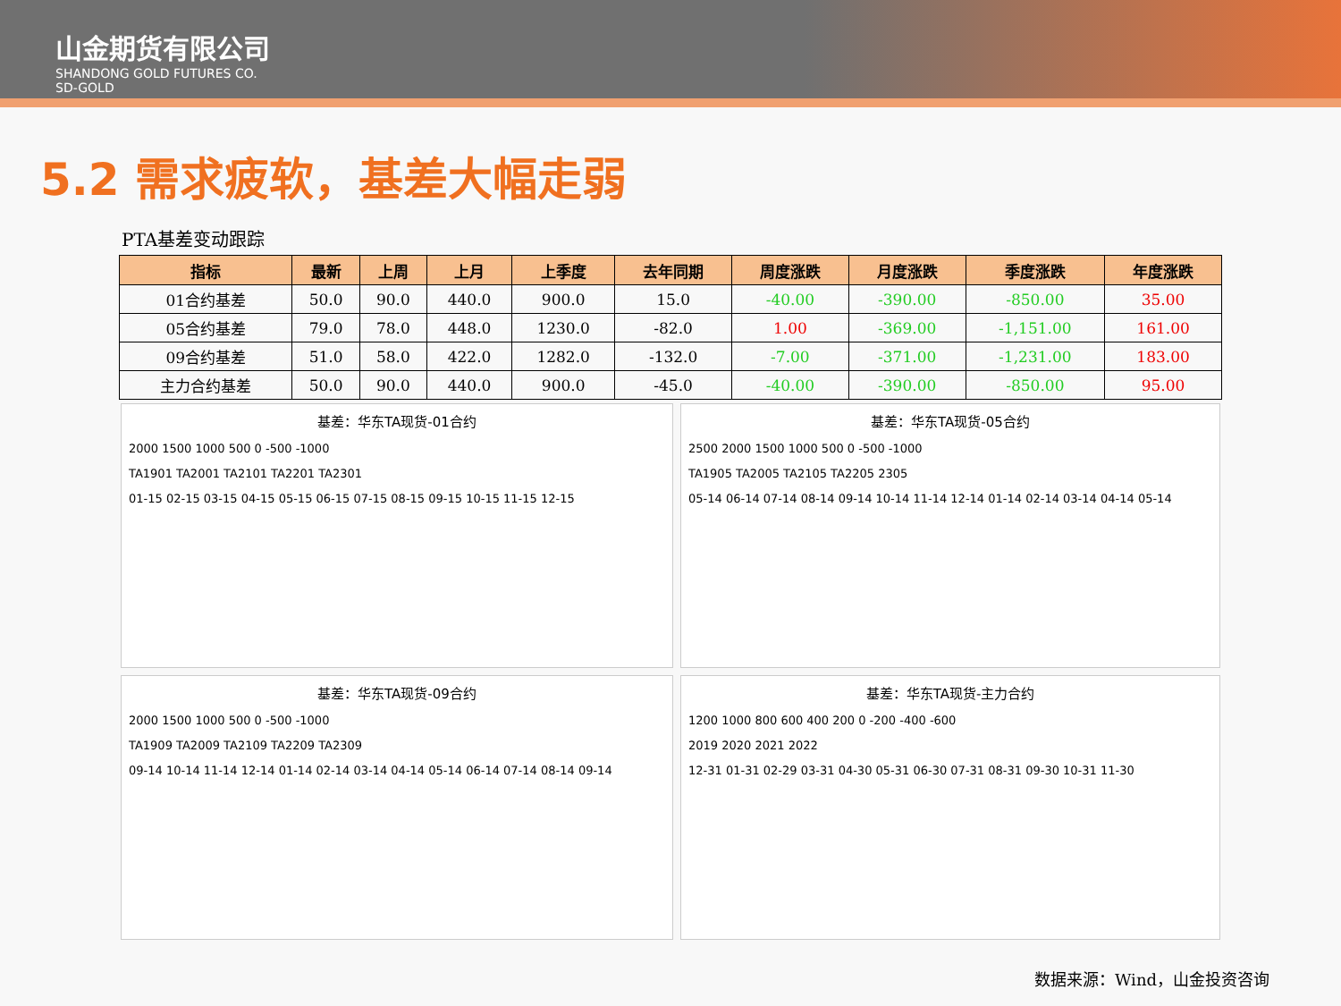山金期货有限公司
SHANDONG GOLD FUTURES CO.
SD-GOLD
5.2 需求疲软，基差大幅走弱
PTA基差变动跟踪
| 指标 | 最新 | 上周 | 上月 | 上季度 | 去年同期 | 周度涨跌 | 月度涨跌 | 季度涨跌 | 年度涨跌 |
| --- | --- | --- | --- | --- | --- | --- | --- | --- | --- |
| 01合约基差 | 50.0 | 90.0 | 440.0 | 900.0 | 15.0 | -40.00 | -390.00 | -850.00 | 35.00 |
| 05合约基差 | 79.0 | 78.0 | 448.0 | 1230.0 | -82.0 | 1.00 | -369.00 | -1,151.00 | 161.00 |
| 09合约基差 | 51.0 | 58.0 | 422.0 | 1282.0 | -132.0 | -7.00 | -371.00 | -1,231.00 | 183.00 |
| 主力合约基差 | 50.0 | 90.0 | 440.0 | 900.0 | -45.0 | -40.00 | -390.00 | -850.00 | 95.00 |
基差：华东TA现货-01合约
2000 1500 1000 500 0 -500 -1000
TA1901 TA2001 TA2101 TA2201 TA2301
01-15 02-15 03-15 04-15 05-15 06-15 07-15 08-15 09-15 10-15 11-15 12-15
基差：华东TA现货-05合约
2500 2000 1500 1000 500 0 -500 -1000
TA1905 TA2005 TA2105 TA2205 2305
05-14 06-14 07-14 08-14 09-14 10-14 11-14 12-14 01-14 02-14 03-14 04-14 05-14
基差：华东TA现货-09合约
2000 1500 1000 500 0 -500 -1000
TA1909 TA2009 TA2109 TA2209 TA2309
09-14 10-14 11-14 12-14 01-14 02-14 03-14 04-14 05-14 06-14 07-14 08-14 09-14
基差：华东TA现货-主力合约
1200 1000 800 600 400 200 0 -200 -400 -600
2019 2020 2021 2022
12-31 01-31 02-29 03-31 04-30 05-31 06-30 07-31 08-31 09-30 10-31 11-30
数据来源：Wind，山金投资咨询